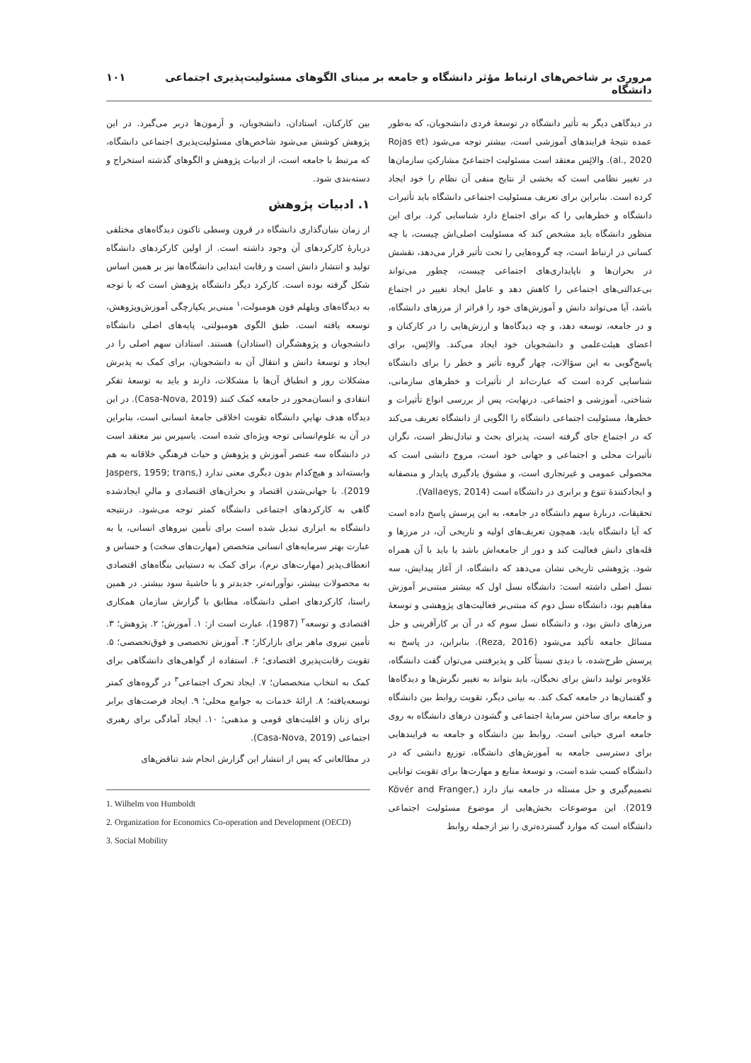مروری بر شاخص‌های ارتباط مؤثر دانشگاه و جامعه بر مبنای الگوهای مسئولیت‌پذیری اجتماعی دانشگاه ۱۰۱
در دیدگاهی دیگر به تأثیر دانشگاه در توسعهٔ فردی دانشجویان، که به‌طور عمده نتیجهٔ فرایندهای آموزشی است، بیشتر توجه می‌شود (Rojas et al., 2020). والائِس معتقد است مسئولیت اجتماعیْ مشارکتِ سازمان‌ها در تغییر نظامی است که بخشی از نتایج منفی آن نظام را خود ایجاد کرده است. بنابراین برای تعریف مسئولیت اجتماعی دانشگاه باید تأثیرات دانشگاه و خطرهایی را که برای اجتماع دارد شناسایی کرد. برای این منظور دانشگاه باید مشخص کند که مسئولیت اصلی‌اش چیست، با چه کسانی در ارتباط است، چه گروه‌هایی را تحت تأثیر قرار می‌دهد، نقشش در بحران‌ها و ناپایداری‌های اجتماعی چیست، چطور می‌تواند بی‌عدالتی‌های اجتماعی را کاهش دهد و عامل ایجاد تغییر در اجتماع باشد، آیا می‌تواند دانش و آموزش‌های خود را فراتر از مرزهای دانشگاه، و در جامعه، توسعه دهد، و چه دیدگاه‌ها و ارزش‌هایی را در کارکنان و اعضای هیئت‌علمی و دانشجویان خود ایجاد می‌کند. والائِس، برای پاسخ‌گویی به این سؤالات، چهار گروه تأثیر و خطر را برای دانشگاه شناسایی کرده است که عبارت‌اند از تأثیرات و خطرهای سازمانی، شناختی، آموزشی و اجتماعی. درنهایت، پس از بررسی انواع تأثیرات و خطرها، مسئولیت اجتماعی دانشگاه را الگویی از دانشگاه تعریف می‌کند که در اجتماع جای گرفته است، پذیرای بحث و تبادل‌نظر است، نگران تأثیرات محلی و اجتماعی و جهانی خود است، مروج دانشی است که محصولی عمومی و غیرتجاری است، و مشوق یادگیری پایدار و منصفانه و ایجادکنندهٔ تنوع و برابری در دانشگاه است (Vallaeys, 2014).
تحقیقات، دربارهٔ سهم دانشگاه در جامعه، به این پرسش پاسخ داده است که آیا دانشگاه باید، همچون تعریف‌های اولیه و تاریخی آن، در مرزها و قله‌های دانش فعالیت کند و دور از جامعه‌اش باشد یا باید با آن همراه شود. پژوهشی تاریخی نشان می‌دهد که دانشگاه، از آغاز پیدایش، سه نسل اصلی داشته است: دانشگاه نسل اول که بیشتر مبتنی‌بر آموزش مفاهیم بود، دانشگاه نسل دوم که مبتنی‌بر فعالیت‌های پژوهشی و توسعهٔ مرزهای دانش بود، و دانشگاه نسل سوم که در آن بر کارآفرینی و حل مسائل جامعه تأکید می‌شود (Reza, 2016). بنابراین، در پاسخ به پرسش طرح‌شده، با دیدی نسبتاً کلی و پذیرفتنی می‌توان گفت دانشگاه، علاوه‌بر تولید دانش برای نخبگان، باید بتواند به تغییر نگرش‌ها و دیدگاه‌ها و گفتمان‌ها در جامعه کمک کند. به بیانی دیگر، تقویت روابط بین دانشگاه و جامعه برای ساختن سرمایهٔ اجتماعی و گشودن درهای دانشگاه به روی جامعه امری حیاتی است. روابط بین دانشگاه و جامعه به فرایندهایی برای دسترسی جامعه به آموزش‌های دانشگاه، توزیع دانشی که در دانشگاه کسب شده است، و توسعهٔ منابع و مهارت‌ها برای تقویت توانایی تصمیم‌گیری و حل مسئله در جامعه نیاز دارد (Kövér and Franger, 2019). این موضوعات بخش‌هایی از موضوع مسئولیت اجتماعی دانشگاه است که موارد گسترده‌تری را نیز ازجمله روابط
بین کارکنان، استادان، دانشجویان، و آزمون‌ها دربر می‌گیرد. در این پژوهش کوشش می‌شود شاخص‌های مسئولیت‌پذیری اجتماعی دانشگاه، که مرتبط با جامعه است، از ادبیات پژوهش و الگوهای گذشته استخراج و دسته‌بندی شود.
۱. ادبیات پژوهش
از زمان بنیان‌گذاری دانشگاه در قرون وسطی تاکنون دیدگاه‌های مختلفی دربارهٔ کارکردهای آن وجود داشته است. از اولین کارکردهای دانشگاه تولید و انتشار دانش است و رقابت ابتدایی دانشگاه‌ها نیز بر همین اساس شکل گرفته بوده است. کارکرد دیگر دانشگاه پژوهش است که با توجه به دیدگاه‌های ویلهلم فون هومبولت،<sup>۱</sup> مبنی‌بر یکپارچگی آموزش‌وپژوهش، توسعه یافته است. طبق الگوی هومبولتی، پایه‌های اصلی دانشگاه دانشجویان و پژوهشگران (استادان) هستند. استادان سهم اصلی را در ایجاد و توسعهٔ دانش و انتقال آن به دانشجویان، برای کمک به پذیرش مشکلات روز و انطباق آن‌ها با مشکلات، دارند و باید به توسعهٔ تفکر انتقادی و انسان‌محور در جامعه کمک کنند (Casa-Nova, 2019). در این دیدگاه هدف نهاییِ دانشگاه تقویت اخلاقی جامعهٔ انسانی است، بنابراین در آن به علوم‌انسانی توجه ویژه‌ای شده است. یاسپرس نیز معتقد است در دانشگاه سه عنصر آموزش و پژوهش و حیات فرهنگیِ خلاقانه به هم وابسته‌اند و هیچ‌کدام بدون دیگری معنی ندارد (Jaspers, 1959; trans, 2019). با جهانی‌شدن اقتصاد و بحران‌های اقتصادی و مالیِ ایجادشده گاهی به کارکردهای اجتماعی دانشگاه کمتر توجه می‌شود. درنتیجه دانشگاه به ابزاری تبدیل شده است برای تأمین نیروهای انسانی، یا به عبارت بهتر سرمایه‌های انسانی متخصص (مهارت‌های سخت) و حساس و انعطاف‌پذیر (مهارت‌های نرم)، برای کمک به دستیابی بنگاه‌های اقتصادی به محصولات بیشتر، نوآورانه‌تر، جدیدتر و با حاشیهٔ سود بیشتر. در همین راستا، کارکردهای اصلی دانشگاه، مطابق با گزارش سازمان همکاری اقتصادی و توسعه<sup>۲</sup> (1987)، عبارت است از: ۱. آموزش؛ ۲. پژوهش؛ ۳. تأمین نیروی ماهر برای بازارکار؛ ۴. آموزش تخصصی و فوق‌تخصصی؛ ۵. تقویت رقابت‌پذیری اقتصادی؛ ۶. استفاده از گواهی‌های دانشگاهی برای کمک به انتخاب متخصصان؛ ۷. ایجاد تحرک اجتماعی<sup>۳</sup> در گروه‌های کمتر توسعه‌یافته؛ ۸. ارائهٔ خدمات به جوامع محلی؛ ۹. ایجاد فرصت‌های برابر برای زنان و اقلیت‌های قومی و مذهبی؛ ۱۰. ایجاد آمادگی برای رهبری اجتماعی (Casa-Nova, 2019).
در مطالعاتی که پس از انتشار این گزارش انجام شد تناقض‌های
1. Wilhelm von Humboldt
2. Organization for Economics Co-operation and Development (OECD)
3. Social Mobility